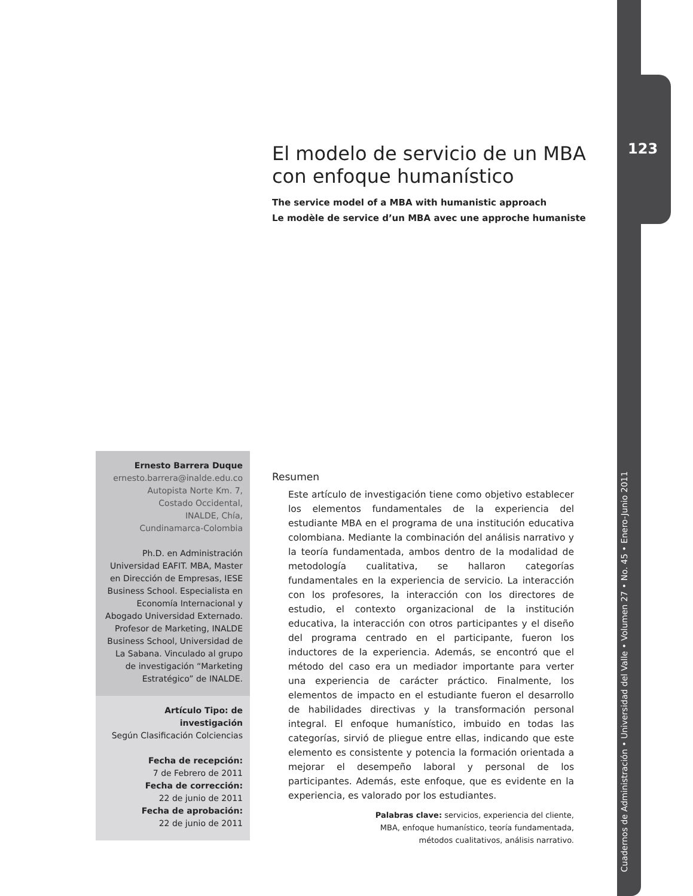123
Cuadernos de Administración • Universidad del Valle • Volumen 27 • No. 45 • Enero-Junio 2011
El modelo de servicio de un MBA con enfoque humanístico
The service model of a MBA with humanistic approach
Le modèle de service d’un MBA avec une approche humaniste
Ernesto Barrera Duque
ernesto.barrera@inalde.edu.co
Autopista Norte Km. 7,
Costado Occidental,
INALDE, Chía,
Cundinamarca-Colombia
Ph.D. en Administración Universidad EAFIT. MBA, Master en Dirección de Empresas, IESE Business School. Especialista en Economía Internacional y Abogado Universidad Externado. Profesor de Marketing, INALDE Business School, Universidad de La Sabana. Vinculado al grupo de investigación “Marketing Estratégico” de INALDE.
Artículo Tipo: de investigación
Según Clasificación Colciencias
Fecha de recepción:
7 de Febrero de 2011
Fecha de corrección:
22 de junio de 2011
Fecha de aprobación:
22 de junio de 2011
Resumen
Este artículo de investigación tiene como objetivo establecer los elementos fundamentales de la experiencia del estudiante MBA en el programa de una institución educativa colombiana. Mediante la combinación del análisis narrativo y la teoría fundamentada, ambos dentro de la modalidad de metodología cualitativa, se hallaron categorías fundamentales en la experiencia de servicio. La interacción con los profesores, la interacción con los directores de estudio, el contexto organizacional de la institución educativa, la interacción con otros participantes y el diseño del programa centrado en el participante, fueron los inductores de la experiencia. Además, se encontró que el método del caso era un mediador importante para verter una experiencia de carácter práctico. Finalmente, los elementos de impacto en el estudiante fueron el desarrollo de habilidades directivas y la transformación personal integral. El enfoque humanístico, imbuido en todas las categorías, sirvió de pliegue entre ellas, indicando que este elemento es consistente y potencia la formación orientada a mejorar el desempeño laboral y personal de los participantes. Además, este enfoque, que es evidente en la experiencia, es valorado por los estudiantes.
Palabras clave: servicios, experiencia del cliente,
MBA, enfoque humanístico, teoría fundamentada,
métodos cualitativos, análisis narrativo.